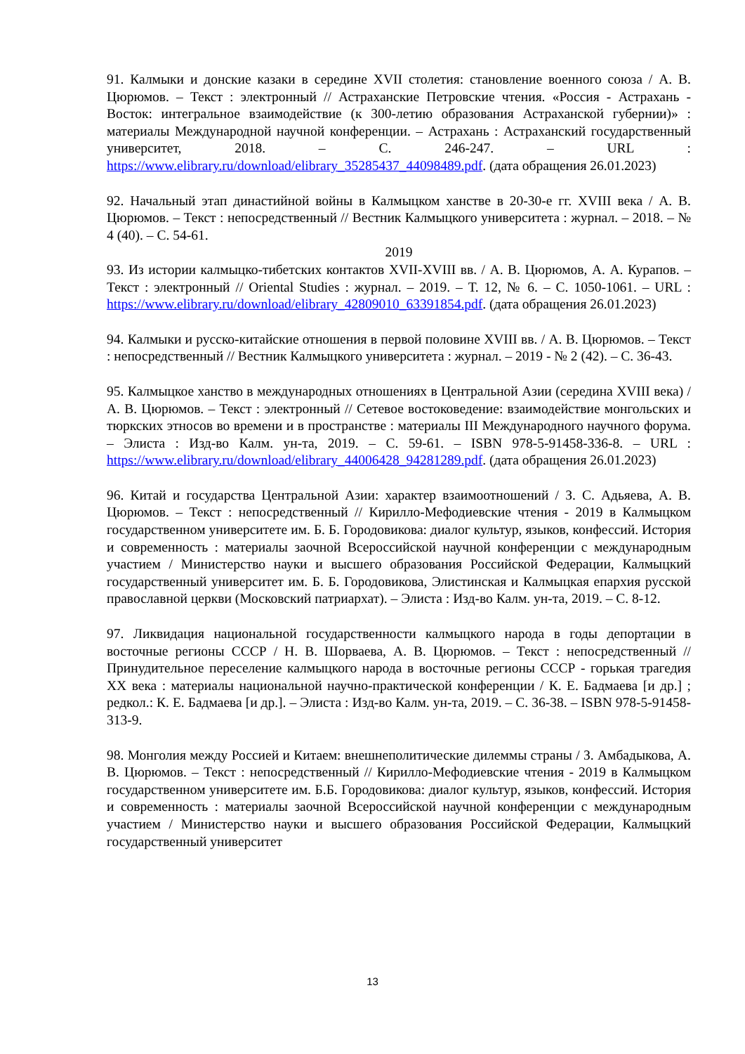91. Калмыки и донские казаки в середине XVII столетия: становление военного союза / А. В. Цюрюмов. – Текст : электронный // Астраханские Петровские чтения. «Россия - Астрахань - Восток: интегральное взаимодействие (к 300-летию образования Астраханской губернии)» : материалы Международной научной конференции. – Астрахань : Астраханский государственный университет, 2018. – С. 246-247. – URL : https://www.elibrary.ru/download/elibrary_35285437_44098489.pdf. (дата обращения 26.01.2023)
92. Начальный этап династийной войны в Калмыцком ханстве в 20-30-е гг. XVIII века / А. В. Цюрюмов. – Текст : непосредственный // Вестник Калмыцкого университета : журнал. – 2018. – № 4 (40). – С. 54-61.
2019
93. Из истории калмыцко-тибетских контактов XVII-XVIII вв. / А. В. Цюрюмов, А. А. Курапов. – Текст : электронный // Oriental Studies : журнал. – 2019. – Т. 12, № 6. – С. 1050-1061. – URL : https://www.elibrary.ru/download/elibrary_42809010_63391854.pdf. (дата обращения 26.01.2023)
94. Калмыки и русско-китайские отношения в первой половине XVIII вв. / А. В. Цюрюмов. – Текст : непосредственный // Вестник Калмыцкого университета : журнал. – 2019 - № 2 (42). – С. 36-43.
95. Калмыцкое ханство в международных отношениях в Центральной Азии (середина XVIII века) / А. В. Цюрюмов. – Текст : электронный // Сетевое востоковедение: взаимодействие монгольских и тюркских этносов во времени и в пространстве : материалы III Международного научного форума. – Элиста : Изд-во Калм. ун-та, 2019. – С. 59-61. – ISBN 978-5-91458-336-8. – URL : https://www.elibrary.ru/download/elibrary_44006428_94281289.pdf. (дата обращения 26.01.2023)
96. Китай и государства Центральной Азии: характер взаимоотношений / З. С. Адьяева, А. В. Цюрюмов. – Текст : непосредственный // Кирилло-Мефодиевские чтения - 2019 в Калмыцком государственном университете им. Б. Б. Городовикова: диалог культур, языков, конфессий. История и современность : материалы заочной Всероссийской научной конференции с международным участием / Министерство науки и высшего образования Российской Федерации, Калмыцкий государственный университет им. Б. Б. Городовикова, Элистинская и Калмыцкая епархия русской православной церкви (Московский патриархат). – Элиста : Изд-во Калм. ун-та, 2019. – С. 8-12.
97. Ликвидация национальной государственности калмыцкого народа в годы депортации в восточные регионы СССР / Н. В. Шорваева, А. В. Цюрюмов. – Текст : непосредственный // Принудительное переселение калмыцкого народа в восточные регионы СССР - горькая трагедия XX века : материалы национальной научно-практической конференции / К. Е. Бадмаева [и др.] ; редкол.: К. Е. Бадмаева [и др.]. – Элиста : Изд-во Калм. ун-та, 2019. – С. 36-38. – ISBN 978-5-91458-313-9.
98. Монголия между Россией и Китаем: внешнеполитические дилеммы страны / З. Амбадыкова, А. В. Цюрюмов. – Текст : непосредственный // Кирилло-Мефодиевские чтения - 2019 в Калмыцком государственном университете им. Б.Б. Городовикова: диалог культур, языков, конфессий. История и современность : материалы заочной Всероссийской научной конференции с международным участием / Министерство науки и высшего образования Российской Федерации, Калмыцкий государственный университет
13